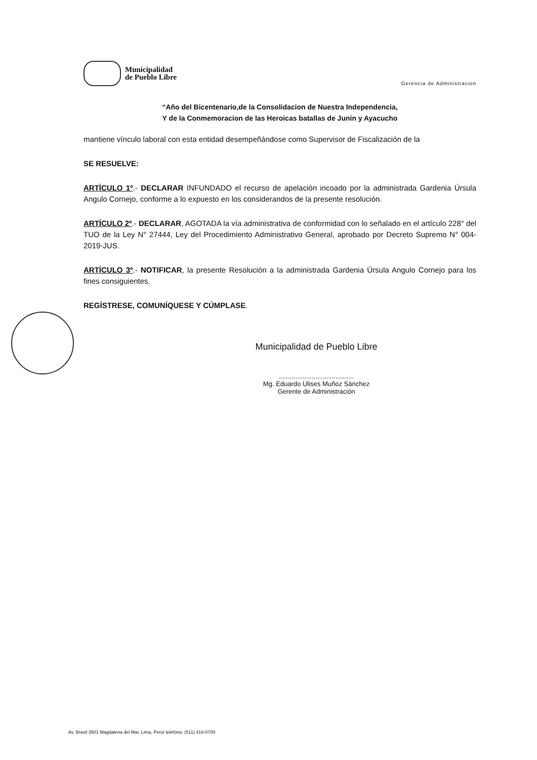Municipalidad
de Pueblo Libre
Gerencia de Administracion
“Año del Bicentenario,de la Consolidacion de Nuestra Independencia,
Y de la Conmemoracion de las Heroicas batallas de Junin y Ayacucho
mantiene vínculo laboral con esta entidad desempeñándose como Supervisor de Fiscalización de la
SE RESUELVE:
ARTÍCULO 1º.- DECLARAR INFUNDADO el recurso de apelación incoado por la administrada Gardenia Úrsula Angulo Cornejo, conforme a lo expuesto en los considerandos de la presente resolución.
ARTÍCULO 2º.- DECLARAR, AGOTADA la vía administrativa de conformidad con lo señalado en el artículo 228° del TUO de la Ley N° 27444, Ley del Procedimiento Administrativo General, aprobado por Decreto Supremo N° 004-2019-JUS.
ARTÍCULO 3º.- NOTIFICAR, la presente Resolución a la administrada Gardenia Úrsula Angulo Cornejo para los fines consiguientes.
REGÍSTRESE, COMUNÍQUESE Y CÚMPLASE.
Municipalidad de Pueblo Libre
.........................................
Mg. Eduardo Ulises Muñoz Sánchez
Gerente de Administración
Av. Brasil 3501 Magdalena del Mar, Lima, Perú/ teléfono: (511) 418-0700